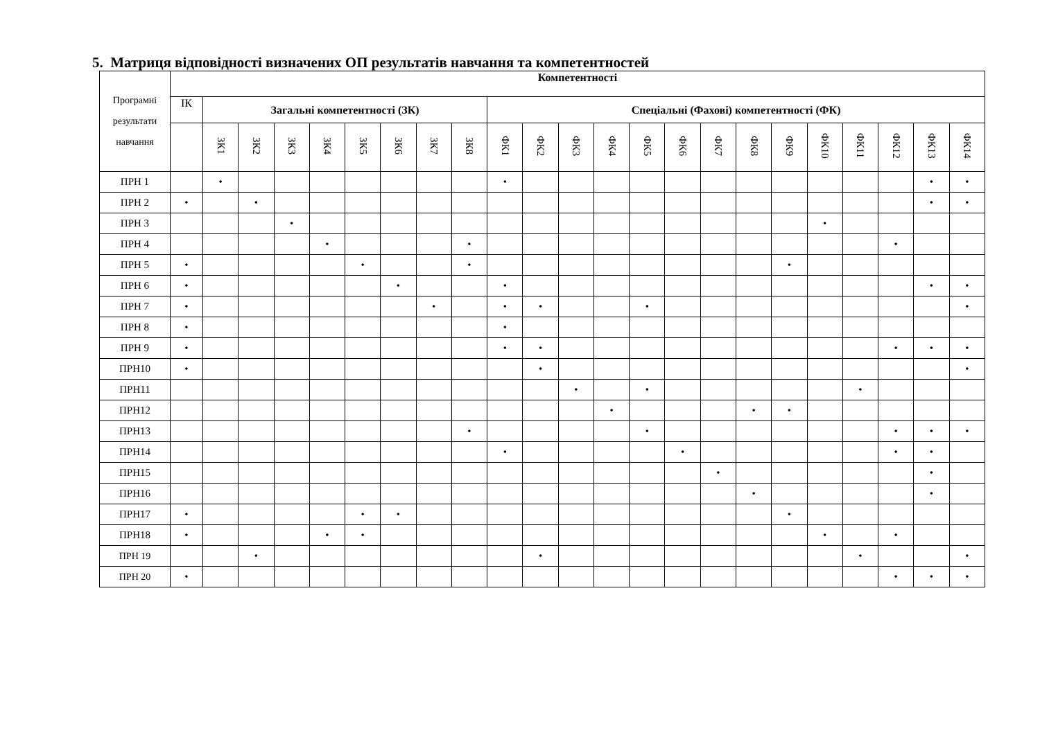5. Матриця відповідності визначених ОП результатів навчання та компетентностей
| Програмні результати навчання | Компетентності | | | | | | | | | | | | | | | | | | | | | | |
| --- | --- | --- | --- | --- | --- | --- | --- | --- | --- | --- | --- | --- | --- | --- | --- | --- | --- | --- | --- | --- | --- | --- | --- |
| | ІК | Загальні компетентності (ЗК) | | | | | | | | Спеціальні (Фахові) компетентності (ФК) | | | | | | | | | | | | | |
| | | ЗК1 | ЗК2 | ЗК3 | ЗК4 | ЗК5 | ЗК6 | ЗК7 | ЗК8 | ФК1 | ФК2 | ФК3 | ФК4 | ФК5 | ФК6 | ФК7 | ФК8 | ФК9 | ФК10 | ФК11 | ФК12 | ФК13 | ФК14 |
| ПРН 1 | | • | | | | | | | | • | | | | | | | | | | | | • | • |
| ПРН 2 | • | | • | | | | | | | | | | | | | | | | | | | • | • |
| ПРН 3 | | | | • | | | | | | | | | | | | | | | • | | | | |
| ПРН 4 | | | | | • | | | | • | | | | | | | | | | | | • | | |
| ПРН 5 | • | | | | | • | | | • | | | | | | | | | • | | | | | |
| ПРН 6 | • | | | | | | • | | | • | | | | | | | | | | | | • | • |
| ПРН 7 | • | | | | | | | • | | • | • | | | • | | | | | | | | | • |
| ПРН 8 | • | | | | | | | | | • | | | | | | | | | | | | | |
| ПРН 9 | • | | | | | | | | | • | • | | | | | | | | | | • | • | • |
| ПРН10 | • | | | | | | | | | | • | | | | | | | | | | | | • |
| ПРН11 | | | | | | | | | | | | • | | • | | | | | | • | | | |
| ПРН12 | | | | | | | | | | | | | • | | | | • | • | | | | | |
| ПРН13 | | | | | | | | | • | | | | | • | | | | | | | • | • | • |
| ПРН14 | | | | | | | | | | • | | | | | • | | | | | | • | • | |
| ПРН15 | | | | | | | | | | | | | | | | • | | | | | | • | |
| ПРН16 | | | | | | | | | | | | | | | | | • | | | | | • | |
| ПРН17 | • | | | | | • | • | | | | | | | | | | | • | | | | | |
| ПРН18 | • | | | | • | • | | | | | | | | | | | | | • | | • | | |
| ПРН 19 | | | • | | | | | | | | • | | | | | | | | | • | | | • |
| ПРН 20 | • | | | | | | | | | | | | | | | | | | | | • | • | • |